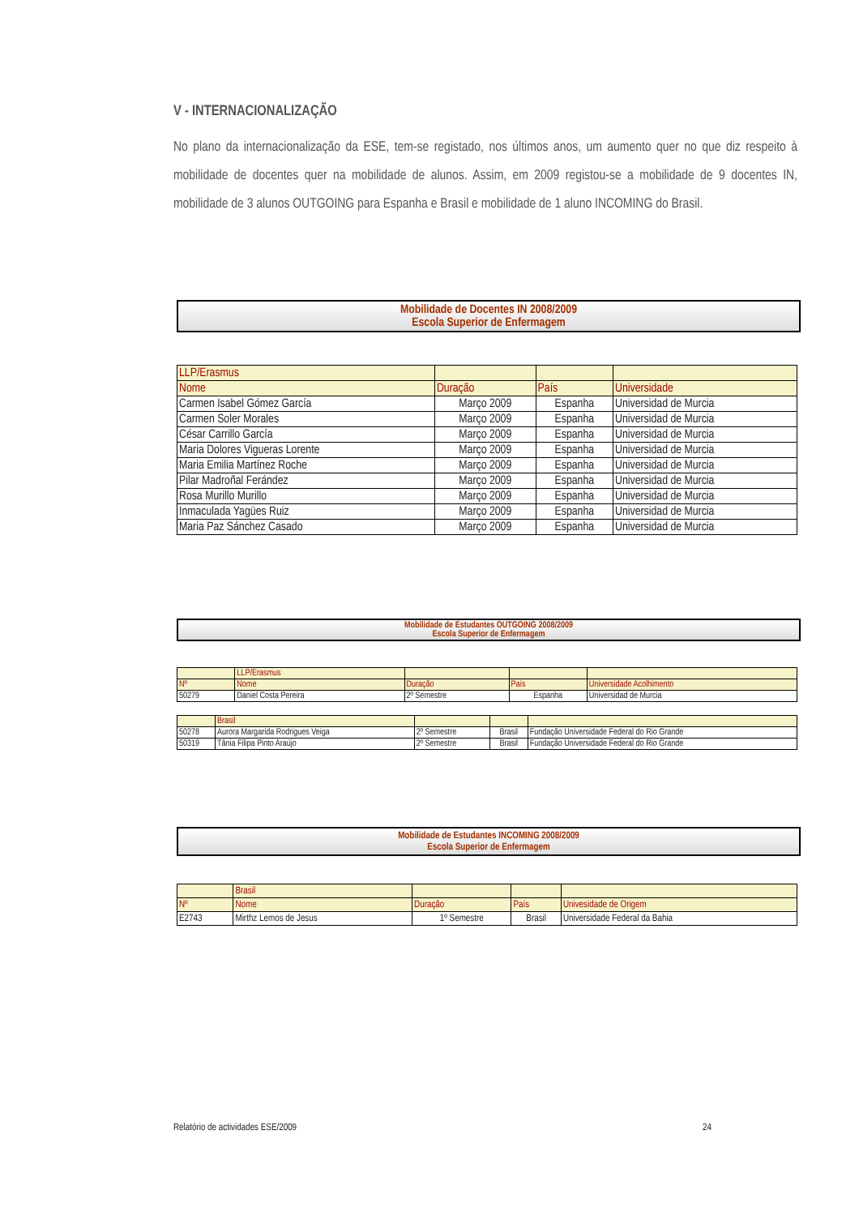V - INTERNACIONALIZAÇÃO
No plano da internacionalização da ESE, tem-se registado, nos últimos anos, um aumento quer no que diz respeito à mobilidade de docentes quer na mobilidade de alunos. Assim, em 2009 registou-se a mobilidade de 9 docentes IN, mobilidade de 3 alunos OUTGOING para Espanha e Brasil e mobilidade de 1 aluno INCOMING do Brasil.
Mobilidade de Docentes IN 2008/2009
Escola Superior de Enfermagem
| LLP/Erasmus | | | |
| Nome | Duração | País | Universidade |
| Carmen Isabel Gómez García | Março 2009 | Espanha | Universidad de Murcia |
| Carmen Soler Morales | Março 2009 | Espanha | Universidad de Murcia |
| César Carrillo García | Março 2009 | Espanha | Universidad de Murcia |
| Maria Dolores Vigueras Lorente | Março 2009 | Espanha | Universidad de Murcia |
| Maria Emilia Martínez Roche | Março 2009 | Espanha | Universidad de Murcia |
| Pilar Madroñal Ferández | Março 2009 | Espanha | Universidad de Murcia |
| Rosa Murillo Murillo | Março 2009 | Espanha | Universidad de Murcia |
| Inmaculada Yagües Ruiz | Março 2009 | Espanha | Universidad de Murcia |
| Maria Paz Sánchez Casado | Março 2009 | Espanha | Universidad de Murcia |
Mobilidade de Estudantes OUTGOING 2008/2009
Escola Superior de Enfermagem
| | LLP/Erasmus | | | |
| Nº | Nome | Duração | País | Universidade Acolhimento |
| 50279 | Daniel Costa Pereira | 2º Semestre | Espanha | Universidad de Murcia |
| | Brasil | | | |
| 50278 | Aurora Margarida Rodrigues Veiga | 2º Semestre | Brasil | Fundação Universidade Federal do Rio Grande |
| 50319 | Tânia Filipa Pinto Araújo | 2º Semestre | Brasil | Fundação Universidade Federal do Rio Grande |
Mobilidade de Estudantes INCOMING 2008/2009
Escola Superior de Enfermagem
| | Brasil | | | |
| Nº | Nome | Duração | País | Univesidade de Origem |
| E2743 | Mirthz Lemos de Jesus | 1º Semestre | Brasil | Universidade Federal da Bahia |
Relatório de actividades ESE/2009 24